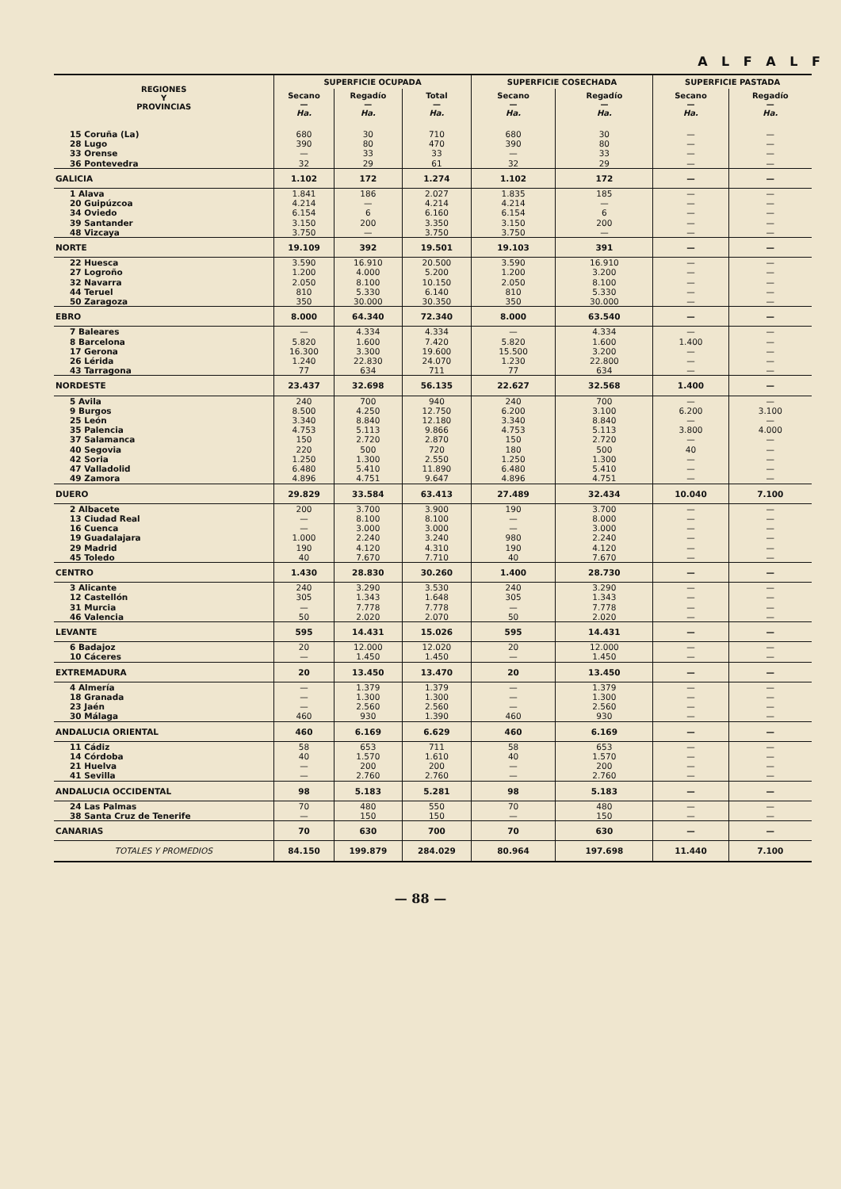A L F A L F
| REGIONES Y PROVINCIAS | SUPERFICIE OCUPADA | | | SUPERFICIE COSECHADA | | SUPERFICIE PASTADA | |
| --- | --- | --- | --- | --- | --- | --- | --- |
| | Secano — Ha. | Regadío — Ha. | Total — Ha. | Secano — Ha. | Regadío — Ha. | Secano — Ha. | Regadío — Ha. |
| 15 Coruña (La) | 680 | 30 | 710 | 680 | 30 | — | — |
| 28 Lugo | 390 | 80 | 470 | 390 | 80 | — | — |
| 33 Orense | — | 33 | 33 | — | 33 | — | — |
| 36 Pontevedra | 32 | 29 | 61 | 32 | 29 | — | — |
| GALICIA | 1.102 | 172 | 1.274 | 1.102 | 172 | — | — |
| 1 Alava | 1.841 | 186 | 2.027 | 1.835 | 185 | — | — |
| 20 Guipúzcoa | 4.214 | — | 4.214 | 4.214 | — | — | — |
| 34 Oviedo | 6.154 | 6 | 6.160 | 6.154 | 6 | — | — |
| 39 Santander | 3.150 | 200 | 3.350 | 3.150 | 200 | — | — |
| 48 Vizcaya | 3.750 | — | 3.750 | 3.750 | — | — | — |
| NORTE | 19.109 | 392 | 19.501 | 19.103 | 391 | — | — |
| 22 Huesca | 3.590 | 16.910 | 20.500 | 3.590 | 16.910 | — | — |
| 27 Logroño | 1.200 | 4.000 | 5.200 | 1.200 | 3.200 | — | — |
| 32 Navarra | 2.050 | 8.100 | 10.150 | 2.050 | 8.100 | — | — |
| 44 Teruel | 810 | 5.330 | 6.140 | 810 | 5.330 | — | — |
| 50 Zaragoza | 350 | 30.000 | 30.350 | 350 | 30.000 | — | — |
| EBRO | 8.000 | 64.340 | 72.340 | 8.000 | 63.540 | — | — |
| 7 Baleares | — | 4.334 | 4.334 | — | 4.334 | — | — |
| 8 Barcelona | 5.820 | 1.600 | 7.420 | 5.820 | 1.600 | 1.400 | — |
| 17 Gerona | 16.300 | 3.300 | 19.600 | 15.500 | 3.200 | — | — |
| 26 Lérida | 1.240 | 22.830 | 24.070 | 1.230 | 22.800 | — | — |
| 43 Tarragona | 77 | 634 | 711 | 77 | 634 | — | — |
| NORDESTE | 23.437 | 32.698 | 56.135 | 22.627 | 32.568 | 1.400 | — |
| 5 Avila | 240 | 700 | 940 | 240 | 700 | — | — |
| 9 Burgos | 8.500 | 4.250 | 12.750 | 6.200 | 3.100 | 6.200 | 3.100 |
| 25 León | 3.340 | 8.840 | 12.180 | 3.340 | 8.840 | — | — |
| 35 Palencia | 4.753 | 5.113 | 9.866 | 4.753 | 5.113 | 3.800 | 4.000 |
| 37 Salamanca | 150 | 2.720 | 2.870 | 150 | 2.720 | — | — |
| 40 Segovia | 220 | 500 | 720 | 180 | 500 | 40 | — |
| 42 Soria | 1.250 | 1.300 | 2.550 | 1.250 | 1.300 | — | — |
| 47 Valladolid | 6.480 | 5.410 | 11.890 | 6.480 | 5.410 | — | — |
| 49 Zamora | 4.896 | 4.751 | 9.647 | 4.896 | 4.751 | — | — |
| DUERO | 29.829 | 33.584 | 63.413 | 27.489 | 32.434 | 10.040 | 7.100 |
| 2 Albacete | 200 | 3.700 | 3.900 | 190 | 3.700 | — | — |
| 13 Ciudad Real | — | 8.100 | 8.100 | — | 8.000 | — | — |
| 16 Cuenca | — | 3.000 | 3.000 | — | 3.000 | — | — |
| 19 Guadalajara | 1.000 | 2.240 | 3.240 | 980 | 2.240 | — | — |
| 29 Madrid | 190 | 4.120 | 4.310 | 190 | 4.120 | — | — |
| 45 Toledo | 40 | 7.670 | 7.710 | 40 | 7.670 | — | — |
| CENTRO | 1.430 | 28.830 | 30.260 | 1.400 | 28.730 | — | — |
| 3 Alicante | 240 | 3.290 | 3.530 | 240 | 3.290 | — | — |
| 12 Castellón | 305 | 1.343 | 1.648 | 305 | 1.343 | — | — |
| 31 Murcia | — | 7.778 | 7.778 | — | 7.778 | — | — |
| 46 Valencia | 50 | 2.020 | 2.070 | 50 | 2.020 | — | — |
| LEVANTE | 595 | 14.431 | 15.026 | 595 | 14.431 | — | — |
| 6 Badajoz | 20 | 12.000 | 12.020 | 20 | 12.000 | — | — |
| 10 Cáceres | — | 1.450 | 1.450 | — | 1.450 | — | — |
| EXTREMADURA | 20 | 13.450 | 13.470 | 20 | 13.450 | — | — |
| 4 Almería | — | 1.379 | 1.379 | — | 1.379 | — | — |
| 18 Granada | — | 1.300 | 1.300 | — | 1.300 | — | — |
| 23 Jaén | — | 2.560 | 2.560 | — | 2.560 | — | — |
| 30 Málaga | 460 | 930 | 1.390 | 460 | 930 | — | — |
| ANDALUCIA ORIENTAL | 460 | 6.169 | 6.629 | 460 | 6.169 | — | — |
| 11 Cádiz | 58 | 653 | 711 | 58 | 653 | — | — |
| 14 Córdoba | 40 | 1.570 | 1.610 | 40 | 1.570 | — | — |
| 21 Huelva | — | 200 | 200 | — | 200 | — | — |
| 41 Sevilla | — | 2.760 | 2.760 | — | 2.760 | — | — |
| ANDALUCIA OCCIDENTAL | 98 | 5.183 | 5.281 | 98 | 5.183 | — | — |
| 24 Las Palmas | 70 | 480 | 550 | 70 | 480 | — | — |
| 38 Santa Cruz de Tenerife | — | 150 | 150 | — | 150 | — | — |
| CANARIAS | 70 | 630 | 700 | 70 | 630 | — | — |
| TOTALES Y PROMEDIOS | 84.150 | 199.879 | 284.029 | 80.964 | 197.698 | 11.440 | 7.100 |
— 88 —